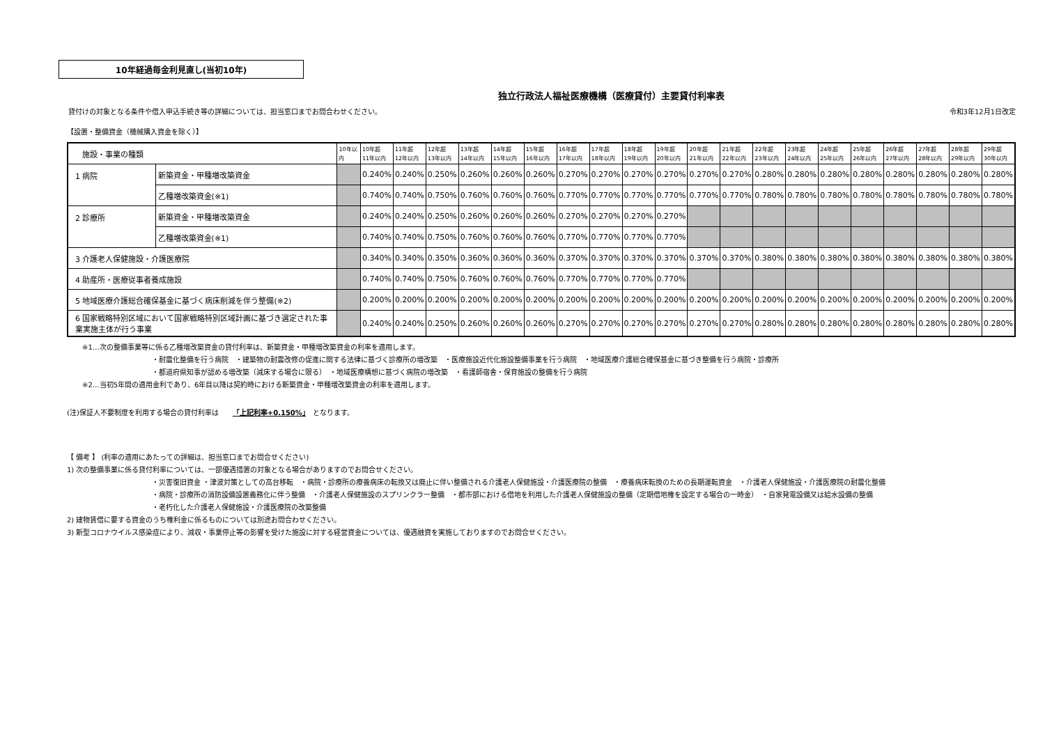10年経過毎金利見直し(当初10年)
独立行政法人福祉医療機構（医療貸付）主要貸付利率表
貸付けの対象となる条件や借入申込手続き等の詳細については、担当窓口までお問合わせください。 令和3年12月1日改定
【設置・整備資金（機械購入資金を除く）】
| 施設・事業の種類 | | 10年以内 | 10年超 11年以内 | 11年超 12年以内 | 12年超 13年以内 | 13年超 14年以内 | 14年超 15年以内 | 15年超 16年以内 | 16年超 17年以内 | 17年超 18年以内 | 18年超 19年以内 | 19年超 20年以内 | 20年超 21年以内 | 21年超 22年以内 | 22年超 23年以内 | 23年超 24年以内 | 24年超 25年以内 | 25年超 26年以内 | 26年超 27年以内 | 27年超 28年以内 | 28年超 29年以内 | 29年超 30年以内 |
| --- | --- | --- | --- | --- | --- | --- | --- | --- | --- | --- | --- | --- | --- | --- | --- | --- | --- | --- | --- | --- | --- | --- |
| 1 病院 | 新築資金・甲種増改築資金 | | 0.240% | 0.240% | 0.250% | 0.260% | 0.260% | 0.260% | 0.270% | 0.270% | 0.270% | 0.270% | 0.270% | 0.270% | 0.280% | 0.280% | 0.280% | 0.280% | 0.280% | 0.280% | 0.280% | 0.280% |
| | 乙種増改築資金(※1) | | 0.740% | 0.740% | 0.750% | 0.760% | 0.760% | 0.760% | 0.770% | 0.770% | 0.770% | 0.770% | 0.770% | 0.770% | 0.780% | 0.780% | 0.780% | 0.780% | 0.780% | 0.780% | 0.780% | 0.780% |
| 2 診療所 | 新築資金・甲種増改築資金 | | 0.240% | 0.240% | 0.250% | 0.260% | 0.260% | 0.260% | 0.270% | 0.270% | 0.270% | 0.270% | | | | | | | | | | |
| | 乙種増改築資金(※1) | | 0.740% | 0.740% | 0.750% | 0.760% | 0.760% | 0.760% | 0.770% | 0.770% | 0.770% | 0.770% | | | | | | | | | | |
| 3 介護老人保健施設・介護医療院 | | | 0.340% | 0.340% | 0.350% | 0.360% | 0.360% | 0.360% | 0.370% | 0.370% | 0.370% | 0.370% | 0.370% | 0.370% | 0.380% | 0.380% | 0.380% | 0.380% | 0.380% | 0.380% | 0.380% | 0.380% |
| 4 助産所・医療従事者養成施設 | | | 0.740% | 0.740% | 0.750% | 0.760% | 0.760% | 0.760% | 0.770% | 0.770% | 0.770% | 0.770% | | | | | | | | | | |
| 5 地域医療介護総合確保基金に基づく病床削減を伴う整備(※2) | | | 0.200% | 0.200% | 0.200% | 0.200% | 0.200% | 0.200% | 0.200% | 0.200% | 0.200% | 0.200% | 0.200% | 0.200% | 0.200% | 0.200% | 0.200% | 0.200% | 0.200% | 0.200% | 0.200% | 0.200% |
| 6 国家戦略特別区域において国家戦略特別区域計画に基づき選定された事業実施主体が行う事業 | | | 0.240% | 0.240% | 0.250% | 0.260% | 0.260% | 0.260% | 0.270% | 0.270% | 0.270% | 0.270% | 0.270% | 0.270% | 0.280% | 0.280% | 0.280% | 0.280% | 0.280% | 0.280% | 0.280% | 0.280% |
※1…次の整備事業等に係る乙種増改築資金の貸付利率は、新築資金・甲種増改築資金の利率を適用します。
・耐震化整備を行う病院　・建築物の耐震改修の促進に関する法律に基づく診療所の増改築　・医療施設近代化施設整備事業を行う病院　・地域医療介護総合確保基金に基づき整備を行う病院・診療所
・都道府県知事が認める増改築（減床する場合に限る）　・地域医療構想に基づく病院の増改築　・看護師宿舎・保育施設の整備を行う病院
※2…当初5年間の適用金利であり、6年目以降は契約時における新築資金・甲種増改築資金の利率を適用します。
(注)保証人不要制度を利用する場合の貸付利率は　　「上記利率+0.150%」　となります。
【 備考 】 (利率の適用にあたっての詳細は、担当窓口までお問合せください)
1) 次の整備事業に係る貸付利率については、一部優遇措置の対象となる場合がありますのでお問合せください。
・災害復旧資金 ・津波対策としての高台移転　・病院・診療所の療養病床の転換又は廃止に伴い整備される介護老人保健施設・介護医療院の整備　・療養病床転換のための長期運転資金　・介護老人保健施設・介護医療院の耐震化整備
・病院・診療所の消防設備設置義務化に伴う整備　・介護老人保健施設のスプリンクラー整備　・都市部における借地を利用した介護老人保健施設の整備（定期借地権を設定する場合の一時金）　・自家発電設備又は給水設備の整備
・老朽化した介護老人保健施設・介護医療院の改築整備
2) 建物賃借に要する資金のうち権利金に係るものについては別途お問合わせください。
3) 新型コロナウイルス感染症により、減収・事業停止等の影響を受けた施設に対する経営資金については、優遇融資を実施しておりますのでお問合せください。